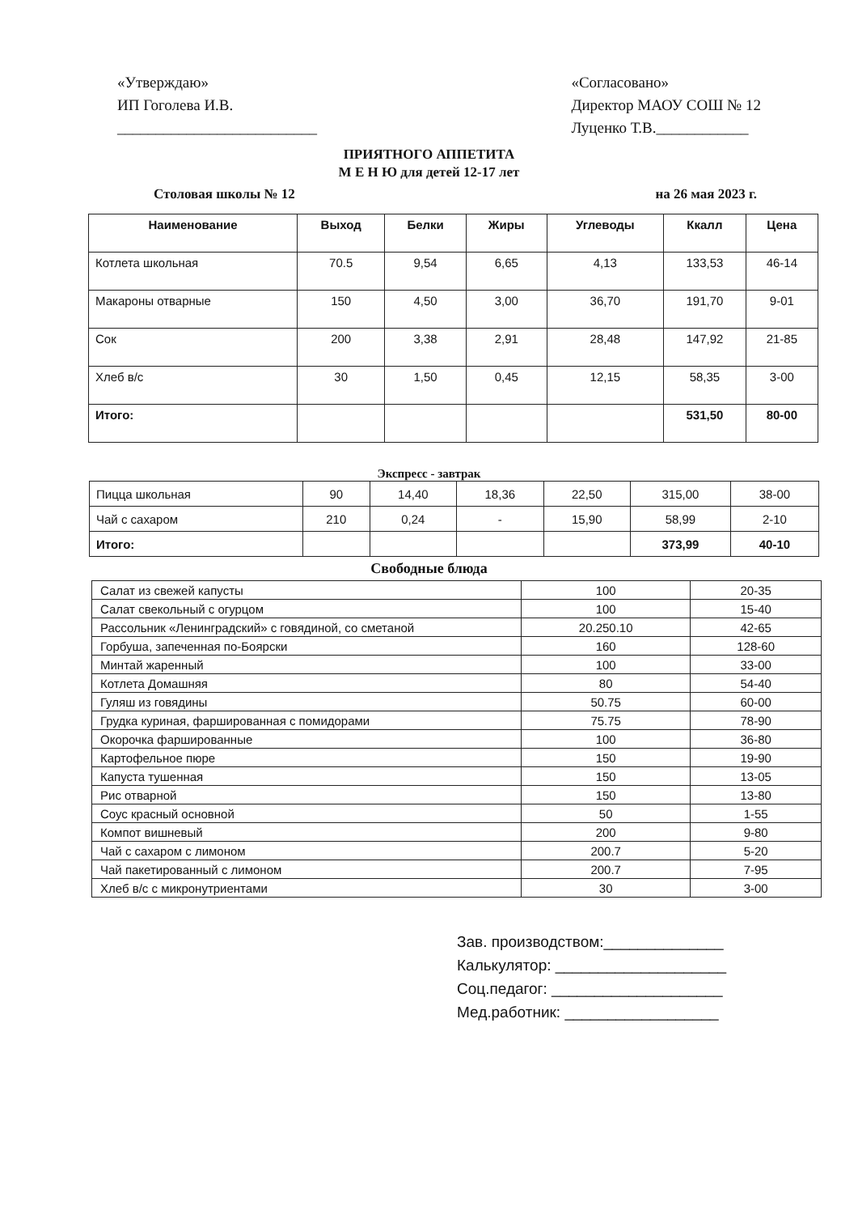«Утверждаю»
ИП Гоголева И.В.
__________________________
«Согласовано»
Директор МАОУ СОШ № 12
Луценко Т.В.____________
ПРИЯТНОГО АППЕТИТА
М Е Н Ю для детей 12-17 лет
Столовая школы № 12 на 26 мая 2023 г.
| Наименование | Выход | Белки | Жиры | Углеводы | Ккалл | Цена |
| --- | --- | --- | --- | --- | --- | --- |
| Котлета школьная | 70.5 | 9,54 | 6,65 | 4,13 | 133,53 | 46-14 |
| Макароны отварные | 150 | 4,50 | 3,00 | 36,70 | 191,70 | 9-01 |
| Сок | 200 | 3,38 | 2,91 | 28,48 | 147,92 | 21-85 |
| Хлеб в/с | 30 | 1,50 | 0,45 | 12,15 | 58,35 | 3-00 |
| Итого: | | | | | 531,50 | 80-00 |
Экспресс - завтрак
| Пицца школьная | 90 | 14,40 | 18,36 | 22,50 | 315,00 | 38-00 |
| Чай с сахаром | 210 | 0,24 | - | 15,90 | 58,99 | 2-10 |
| Итого: | | | | | 373,99 | 40-10 |
Свободные блюда
| Салат из свежей капусты | 100 | 20-35 |
| Салат свекольный с огурцом | 100 | 15-40 |
| Рассольник «Ленинградский» с говядиной, со сметаной | 20.250.10 | 42-65 |
| Горбуша, запеченная по-Боярски | 160 | 128-60 |
| Минтай жаренный | 100 | 33-00 |
| Котлета Домашняя | 80 | 54-40 |
| Гуляш из говядины | 50.75 | 60-00 |
| Грудка куриная, фаршированная с помидорами | 75.75 | 78-90 |
| Окорочка фаршированные | 100 | 36-80 |
| Картофельное пюре | 150 | 19-90 |
| Капуста тушенная | 150 | 13-05 |
| Рис отварной | 150 | 13-80 |
| Соус красный основной | 50 | 1-55 |
| Компот вишневый | 200 | 9-80 |
| Чай с сахаром с лимоном | 200.7 | 5-20 |
| Чай пакетированный с лимоном | 200.7 | 7-95 |
| Хлеб в/с с микронутриентами | 30 | 3-00 |
Зав. производством:______________
Калькулятор: ____________________
Соц.педагог: ____________________
Мед.работник: __________________